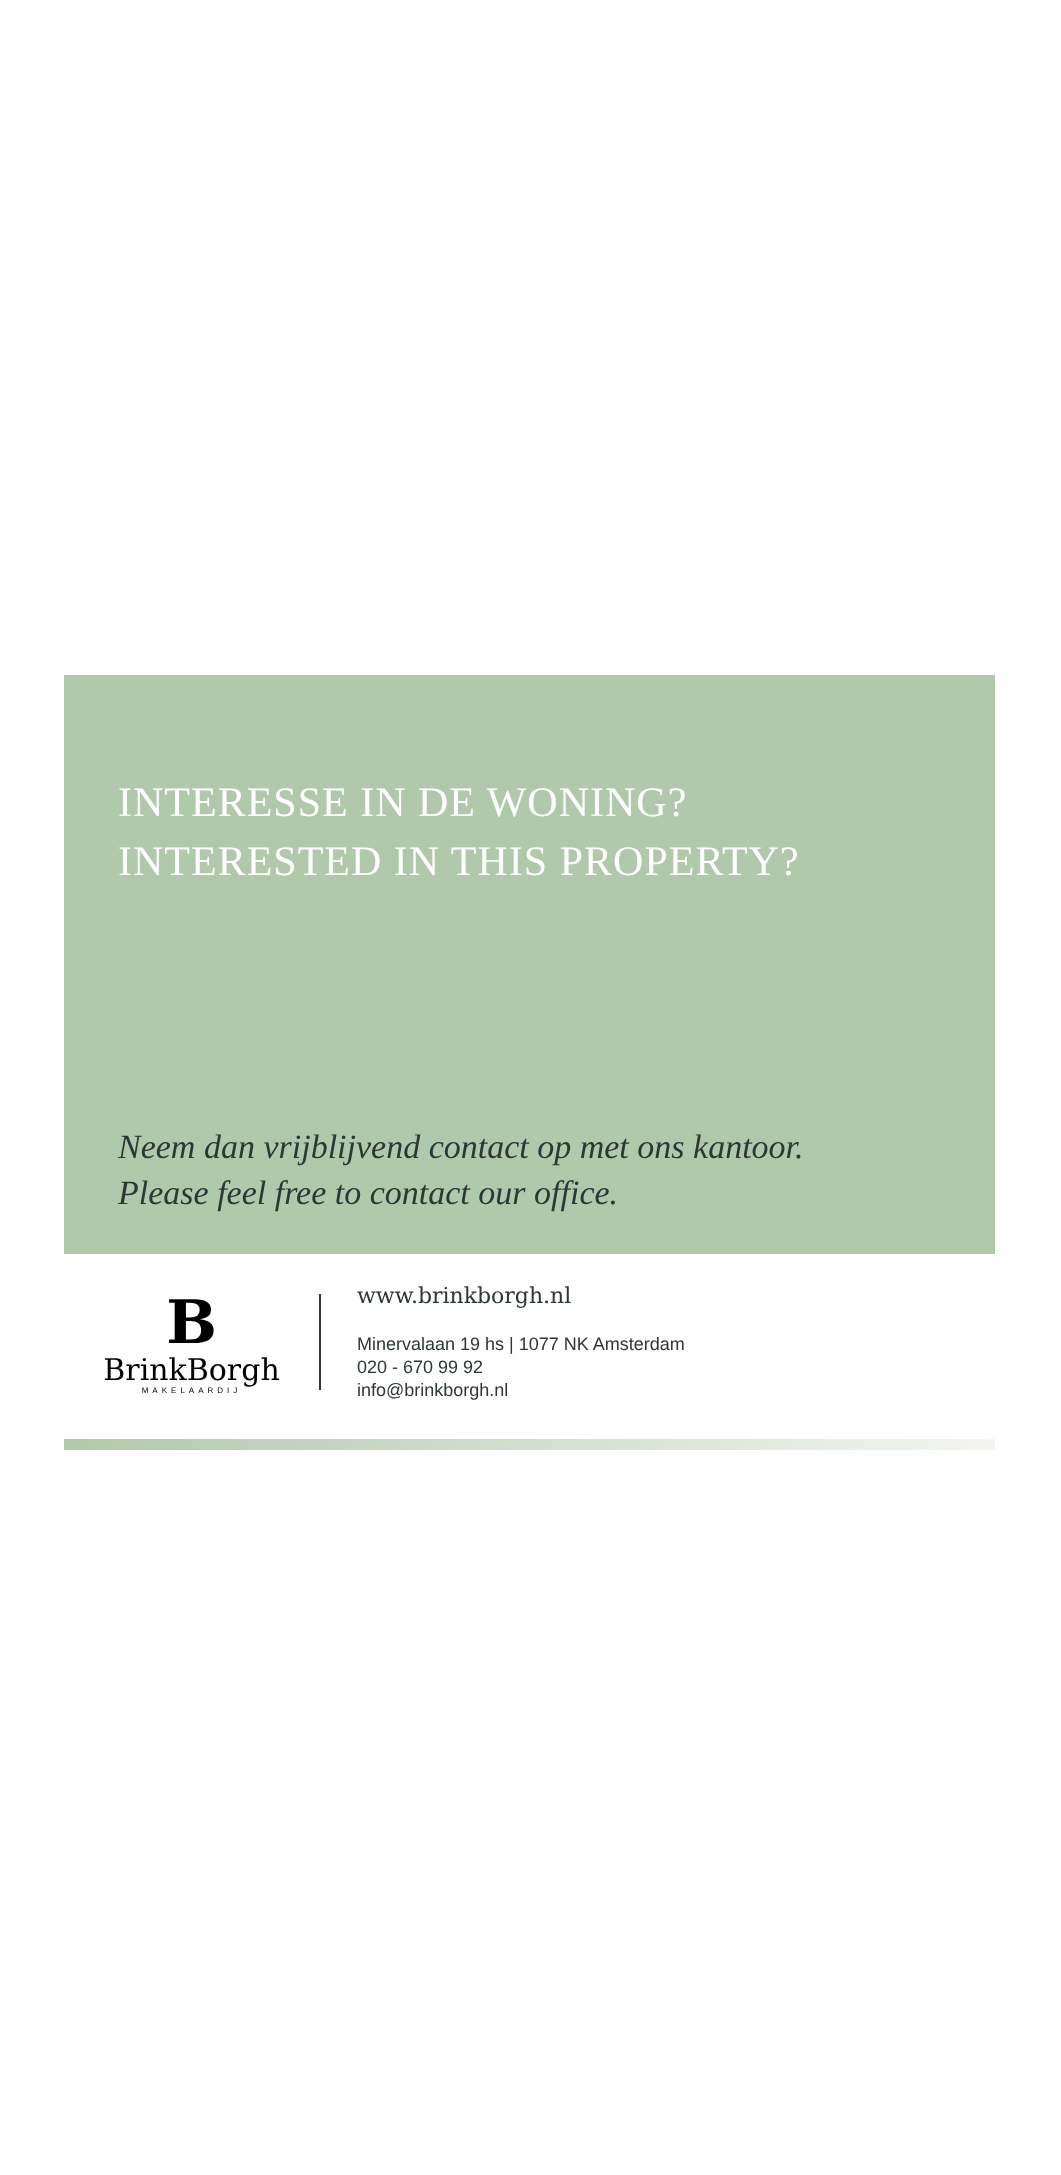INTERESSE IN DE WONING?
INTERESTED IN THIS PROPERTY?
Neem dan vrijblijvend contact op met ons kantoor.
Please feel free to contact our office.
B
BrinkBorgh
MAKELAARDIJ
www.brinkborgh.nl
Minervalaan 19 hs | 1077 NK Amsterdam
020 - 670 99 92
info@brinkborgh.nl